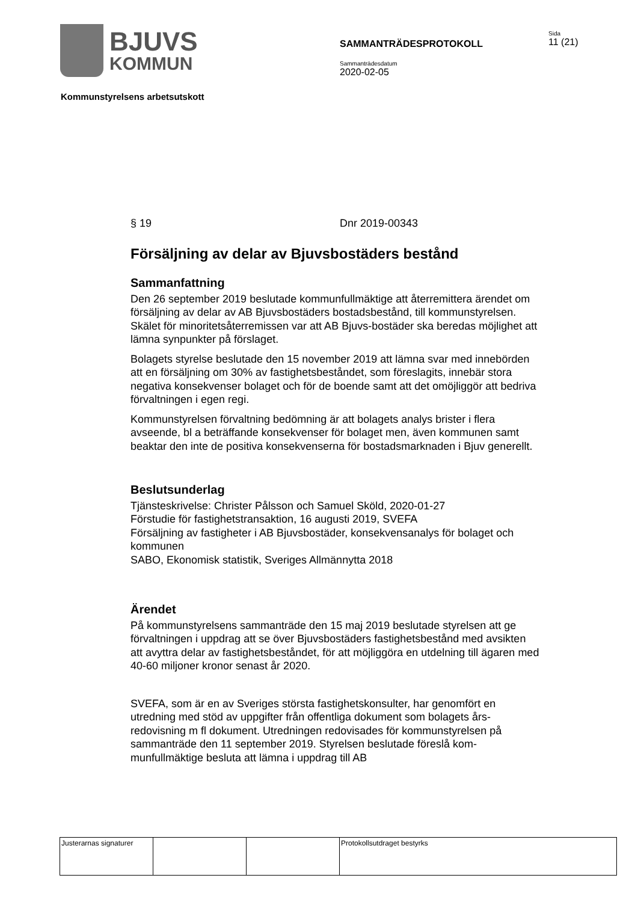BJUVS
KOMMUN
SAMMANTRÄDESPROTOKOLL
Sammanträdesdatum
2020-02-05
Sida
11 (21)
Kommunstyrelsens arbetsutskott
§ 19 Dnr 2019-00343
Försäljning av delar av Bjuvsbostäders bestånd
Sammanfattning
Den 26 september 2019 beslutade kommunfullmäktige att återremittera ärendet om försäljning av delar av AB Bjuvsbostäders bostadsbestånd, till kommunstyrelsen. Skälet för minoritetsåterremissen var att AB Bjuvs-bostäder ska beredas möjlighet att lämna synpunkter på förslaget.
Bolagets styrelse beslutade den 15 november 2019 att lämna svar med innebörden att en försäljning om 30% av fastighetsbeståndet, som föreslagits, innebär stora negativa konsekvenser bolaget och för de boende samt att det omöjliggör att bedriva förvaltningen i egen regi.
Kommunstyrelsen förvaltning bedömning är att bolagets analys brister i flera avseende, bl a beträffande konsekvenser för bolaget men, även kommunen samt beaktar den inte de positiva konsekvenserna för bostadsmarknaden i Bjuv generellt.
Beslutsunderlag
Tjänsteskrivelse: Christer Pålsson och Samuel Sköld, 2020-01-27
Förstudie för fastighetstransaktion, 16 augusti 2019, SVEFA
Försäljning av fastigheter i AB Bjuvsbostäder, konsekvensanalys för bolaget och kommunen
SABO, Ekonomisk statistik, Sveriges Allmännytta 2018
Ärendet
På kommunstyrelsens sammanträde den 15 maj 2019 beslutade styrelsen att ge förvaltningen i uppdrag att se över Bjuvsbostäders fastighetsbestånd med avsikten att avyttra delar av fastighetsbeståndet, för att möjliggöra en utdelning till ägaren med 40-60 miljoner kronor senast år 2020.
SVEFA, som är en av Sveriges största fastighetskonsulter, har genomfört en utredning med stöd av uppgifter från offentliga dokument som bolagets års-redovisning m fl dokument. Utredningen redovisades för kommunstyrelsen på sammanträde den 11 september 2019. Styrelsen beslutade föreslå kom-munfullmäktige besluta att lämna i uppdrag till AB
| Justerarnas signaturer | | | Protokollsutdraget bestyrks |